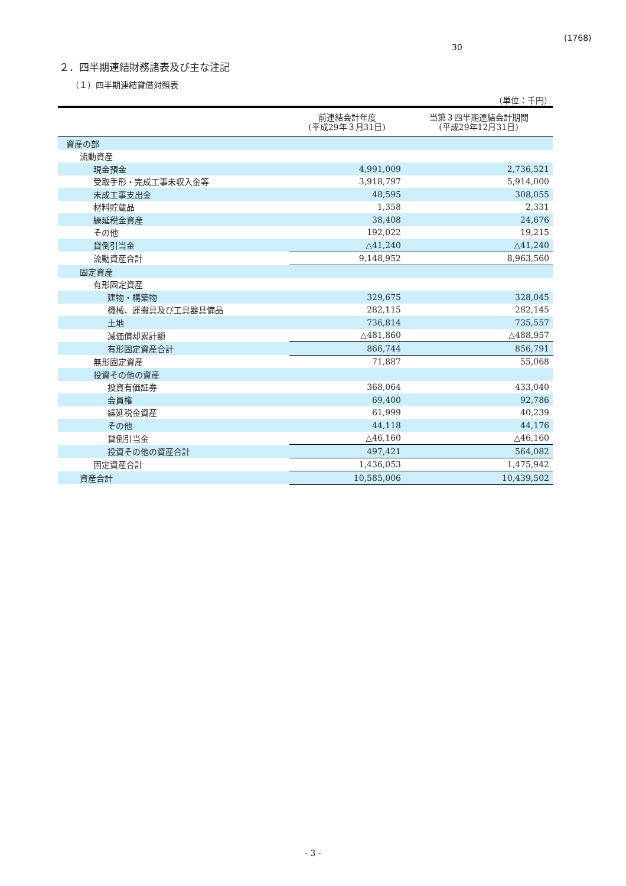30
(1768)
２．四半期連結財務諸表及び主な注記
（１）四半期連結貸借対照表
（単位：千円）
| | 前連結会計年度 (平成29年３月31日) | 当第３四半期連結会計期間 (平成29年12月31日) |
| --- | --- | --- |
| 資産の部 | | |
| 流動資産 | | |
| 現金預金 | 4,991,009 | 2,736,521 |
| 受取手形・完成工事未収入金等 | 3,918,797 | 5,914,000 |
| 未成工事支出金 | 48,595 | 308,055 |
| 材料貯蔵品 | 1,358 | 2,331 |
| 繰延税金資産 | 38,408 | 24,676 |
| その他 | 192,022 | 19,215 |
| 貸倒引当金 | △41,240 | △41,240 |
| 流動資産合計 | 9,148,952 | 8,963,560 |
| 固定資産 | | |
| 有形固定資産 | | |
| 建物・構築物 | 329,675 | 328,045 |
| 機械、運搬具及び工具器具備品 | 282,115 | 282,145 |
| 土地 | 736,814 | 735,557 |
| 減価償却累計額 | △481,860 | △488,957 |
| 有形固定資産合計 | 866,744 | 856,791 |
| 無形固定資産 | 71,887 | 55,068 |
| 投資その他の資産 | | |
| 投資有価証券 | 368,064 | 433,040 |
| 会員権 | 69,400 | 92,786 |
| 繰延税金資産 | 61,999 | 40,239 |
| その他 | 44,118 | 44,176 |
| 貸倒引当金 | △46,160 | △46,160 |
| 投資その他の資産合計 | 497,421 | 564,082 |
| 固定資産合計 | 1,436,053 | 1,475,942 |
| 資産合計 | 10,585,006 | 10,439,502 |
- 3 -